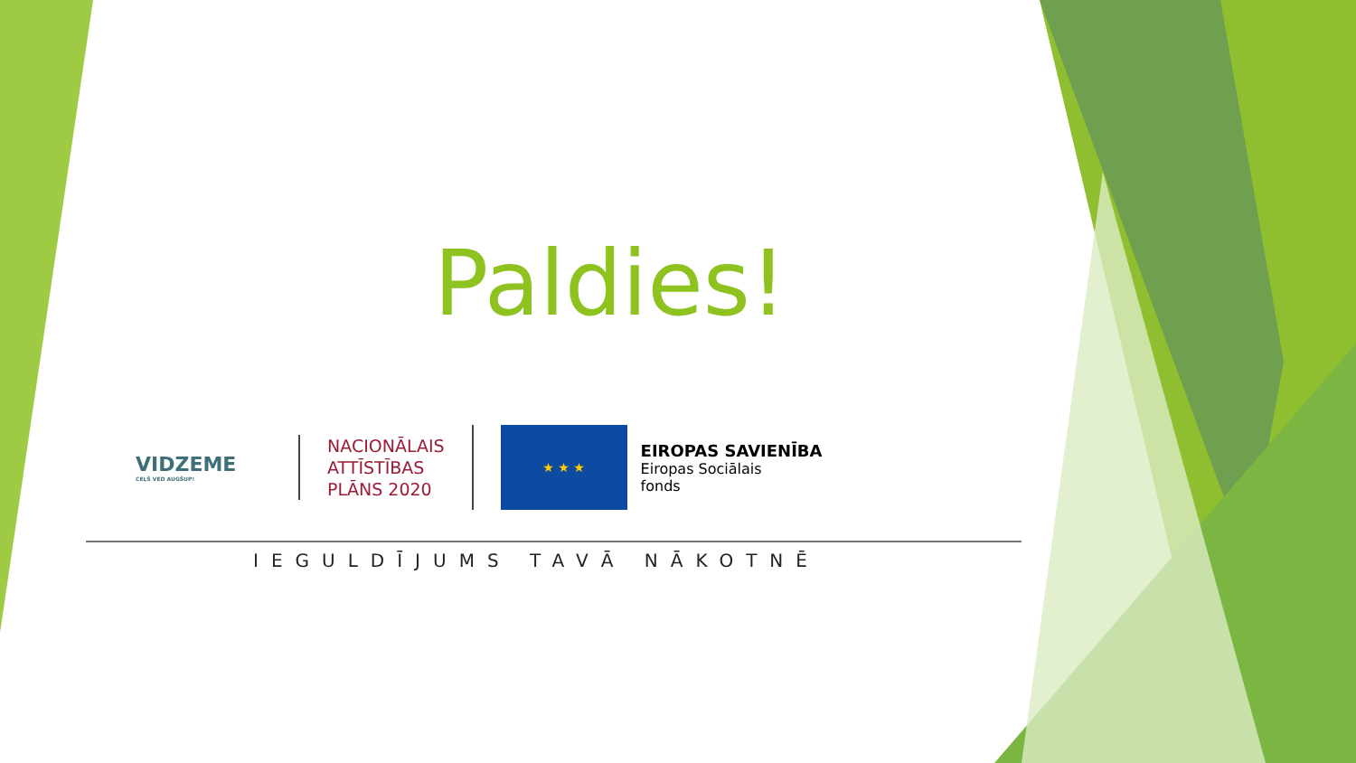Paldies!
VIDZEME
CEĻŠ VED AUGŠUP!
NACIONĀLAIS
ATTĪSTĪBAS
PLĀNS 2020
★ ★ ★
EIROPAS SAVIENĪBA
Eiropas Sociālais
fonds
IEGULDĪJUMS TAVĀ NĀKOTNĒ